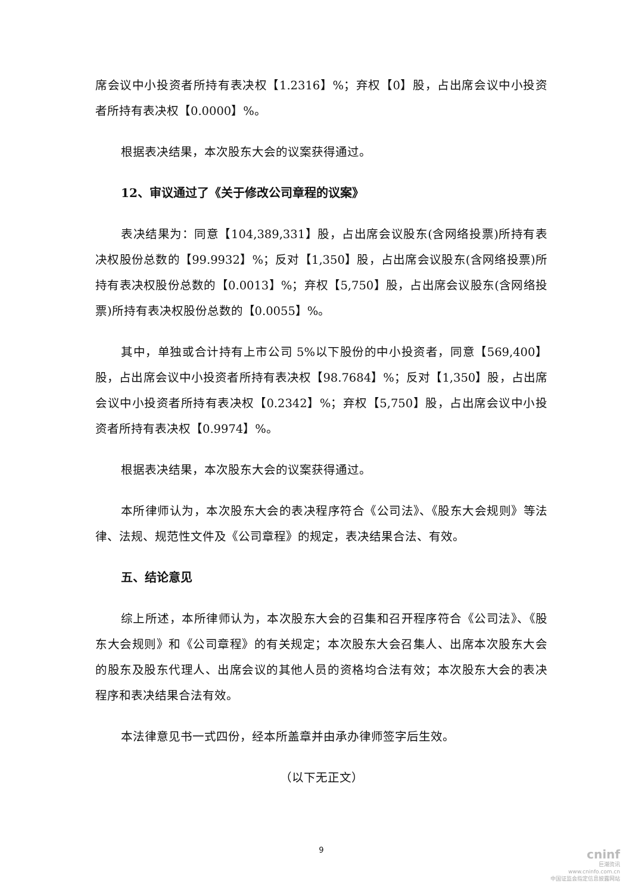席会议中小投资者所持有表决权【1.2316】%；弃权【0】股，占出席会议中小投资者所持有表决权【0.0000】%。
根据表决结果，本次股东大会的议案获得通过。
12、审议通过了《关于修改公司章程的议案》
表决结果为：同意【104,389,331】股，占出席会议股东(含网络投票)所持有表决权股份总数的【99.9932】%；反对【1,350】股，占出席会议股东(含网络投票)所持有表决权股份总数的【0.0013】%；弃权【5,750】股，占出席会议股东(含网络投票)所持有表决权股份总数的【0.0055】%。
其中，单独或合计持有上市公司 5%以下股份的中小投资者，同意【569,400】股，占出席会议中小投资者所持有表决权【98.7684】%；反对【1,350】股，占出席会议中小投资者所持有表决权【0.2342】%；弃权【5,750】股，占出席会议中小投资者所持有表决权【0.9974】%。
根据表决结果，本次股东大会的议案获得通过。
本所律师认为，本次股东大会的表决程序符合《公司法》、《股东大会规则》等法律、法规、规范性文件及《公司章程》的规定，表决结果合法、有效。
五、结论意见
综上所述，本所律师认为，本次股东大会的召集和召开程序符合《公司法》、《股东大会规则》和《公司章程》的有关规定；本次股东大会召集人、出席本次股东大会的股东及股东代理人、出席会议的其他人员的资格均合法有效；本次股东大会的表决程序和表决结果合法有效。
本法律意见书一式四份，经本所盖章并由承办律师签字后生效。
（以下无正文）
9
cninf
巨潮资讯
www.cninfo.com.cn
中国证监会指定信息披露网站